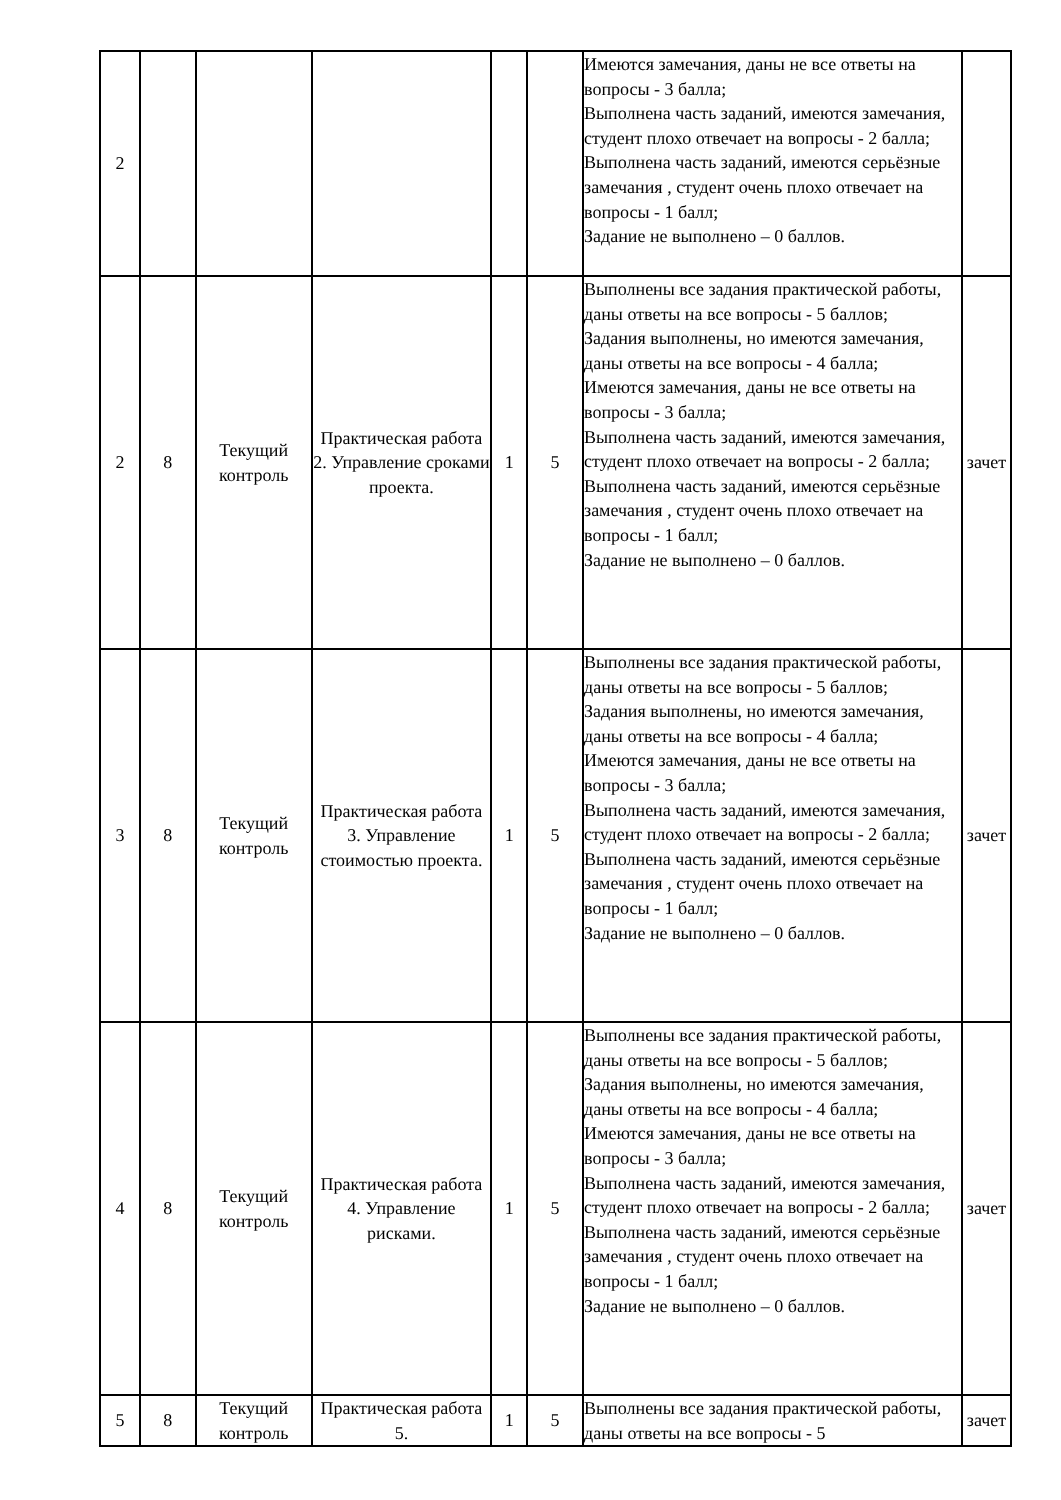| 2 | | | | | | Имеются замечания, даны не все ответы на вопросы - 3 балла; Выполнена часть заданий, имеются замечания, студент плохо отвечает на вопросы - 2 балла; Выполнена часть заданий, имеются серьёзные замечания , студент очень плохо отвечает на вопросы - 1 балл; Задание не выполнено – 0 баллов. | |
| 2 | 8 | Текущий контроль | Практическая работа 2. Управление сроками проекта. | 1 | 5 | Выполнены все задания практической работы, даны ответы на все вопросы - 5 баллов; Задания выполнены, но имеются замечания, даны ответы на все вопросы - 4 балла; Имеются замечания, даны не все ответы на вопросы - 3 балла; Выполнена часть заданий, имеются замечания, студент плохо отвечает на вопросы - 2 балла; Выполнена часть заданий, имеются серьёзные замечания , студент очень плохо отвечает на вопросы - 1 балл; Задание не выполнено – 0 баллов. | зачет |
| 3 | 8 | Текущий контроль | Практическая работа 3. Управление стоимостью проекта. | 1 | 5 | Выполнены все задания практической работы, даны ответы на все вопросы - 5 баллов; Задания выполнены, но имеются замечания, даны ответы на все вопросы - 4 балла; Имеются замечания, даны не все ответы на вопросы - 3 балла; Выполнена часть заданий, имеются замечания, студент плохо отвечает на вопросы - 2 балла; Выполнена часть заданий, имеются серьёзные замечания , студент очень плохо отвечает на вопросы - 1 балл; Задание не выполнено – 0 баллов. | зачет |
| 4 | 8 | Текущий контроль | Практическая работа 4. Управление рисками. | 1 | 5 | Выполнены все задания практической работы, даны ответы на все вопросы - 5 баллов; Задания выполнены, но имеются замечания, даны ответы на все вопросы - 4 балла; Имеются замечания, даны не все ответы на вопросы - 3 балла; Выполнена часть заданий, имеются замечания, студент плохо отвечает на вопросы - 2 балла; Выполнена часть заданий, имеются серьёзные замечания , студент очень плохо отвечает на вопросы - 1 балл; Задание не выполнено – 0 баллов. | зачет |
| 5 | 8 | Текущий контроль | Практическая работа 5. | 1 | 5 | Выполнены все задания практической работы, даны ответы на все вопросы - 5 | зачет |